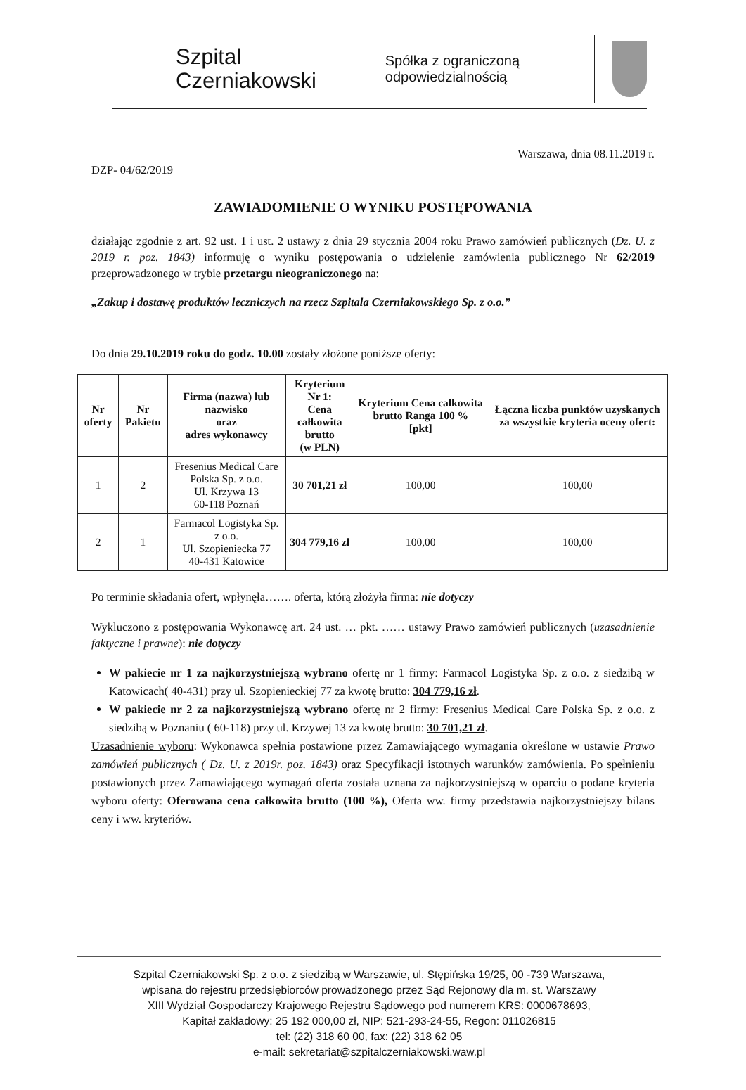Szpital
Czerniakowski
Spółka z ograniczoną
odpowiedzialnością
Warszawa, dnia 08.11.2019 r.
DZP- 04/62/2019
ZAWIADOMIENIE O WYNIKU POSTĘPOWANIA
działając zgodnie z art. 92 ust. 1 i ust. 2 ustawy z dnia 29 stycznia 2004 roku Prawo zamówień publicznych (Dz. U. z 2019 r. poz. 1843) informuję o wyniku postępowania o udzielenie zamówienia publicznego Nr 62/2019 przeprowadzonego w trybie przetargu nieograniczonego na:
„Zakup i dostawę produktów leczniczych na rzecz Szpitala Czerniakowskiego Sp. z o.o.”
Do dnia 29.10.2019 roku do godz. 10.00 zostały złożone poniższe oferty:
| Nr oferty | Nr Pakietu | Firma (nazwa) lub nazwisko oraz adres wykonawcy | Kryterium Nr 1: Cena całkowita brutto (w PLN) | Kryterium Cena całkowita brutto Ranga 100 % [pkt] | Łączna liczba punktów uzyskanych za wszystkie kryteria oceny ofert: |
| --- | --- | --- | --- | --- | --- |
| 1 | 2 | Fresenius Medical Care Polska Sp. z o.o. Ul. Krzywa 13 60-118 Poznań | 30 701,21 zł | 100,00 | 100,00 |
| 2 | 1 | Farmacol Logistyka Sp. z o.o. Ul. Szopieniecka 77 40-431 Katowice | 304 779,16 zł | 100,00 | 100,00 |
Po terminie składania ofert, wpłynęła……. oferta, którą złożyła firma: nie dotyczy
Wykluczono z postępowania Wykonawcę art. 24 ust. … pkt. …… ustawy Prawo zamówień publicznych (uzasadnienie faktyczne i prawne): nie dotyczy
W pakiecie nr 1 za najkorzystniejszą wybrano ofertę nr 1 firmy: Farmacol Logistyka Sp. z o.o. z siedzibą w Katowicach( 40-431) przy ul. Szopienieckiej 77 za kwotę brutto: 304 779,16 zł.
W pakiecie nr 2 za najkorzystniejszą wybrano ofertę nr 2 firmy: Fresenius Medical Care Polska Sp. z o.o. z siedzibą w Poznaniu ( 60-118) przy ul. Krzywej 13 za kwotę brutto: 30 701,21 zł.
Uzasadnienie wyboru: Wykonawca spełnia postawione przez Zamawiającego wymagania określone w ustawie Prawo zamówień publicznych ( Dz. U. z 2019r. poz. 1843) oraz Specyfikacji istotnych warunków zamówienia. Po spełnieniu postawionych przez Zamawiającego wymagań oferta została uznana za najkorzystniejszą w oparciu o podane kryteria wyboru oferty: Oferowana cena całkowita brutto (100 %), Oferta ww. firmy przedstawia najkorzystniejszy bilans ceny i ww. kryteriów.
Szpital Czerniakowski Sp. z o.o. z siedzibą w Warszawie, ul. Stępińska 19/25, 00 -739 Warszawa,
wpisana do rejestru przedsiębiorców prowadzonego przez Sąd Rejonowy dla m. st. Warszawy
XIII Wydział Gospodarczy Krajowego Rejestru Sądowego pod numerem KRS: 0000678693,
Kapitał zakładowy: 25 192 000,00 zł, NIP: 521-293-24-55, Regon: 011026815
tel: (22) 318 60 00, fax: (22) 318 62 05
e-mail: sekretariat@szpitalczerniakowski.waw.pl